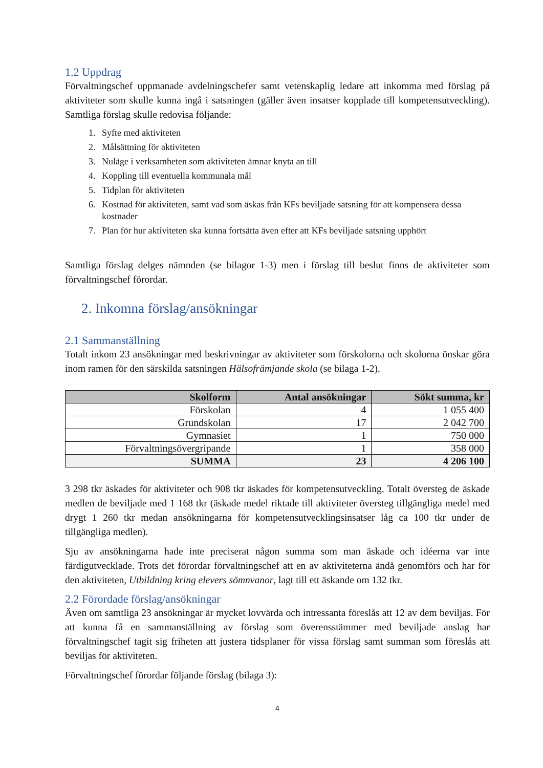1.2 Uppdrag
Förvaltningschef uppmanade avdelningschefer samt vetenskaplig ledare att inkomma med förslag på aktiviteter som skulle kunna ingå i satsningen (gäller även insatser kopplade till kompetensutveckling). Samtliga förslag skulle redovisa följande:
1. Syfte med aktiviteten
2. Målsättning för aktiviteten
3. Nuläge i verksamheten som aktiviteten ämnar knyta an till
4. Koppling till eventuella kommunala mål
5. Tidplan för aktiviteten
6. Kostnad för aktiviteten, samt vad som äskas från KFs beviljade satsning för att kompensera dessa kostnader
7. Plan för hur aktiviteten ska kunna fortsätta även efter att KFs beviljade satsning upphört
Samtliga förslag delges nämnden (se bilagor 1-3) men i förslag till beslut finns de aktiviteter som förvaltningschef förordar.
2. Inkomna förslag/ansökningar
2.1 Sammanställning
Totalt inkom 23 ansökningar med beskrivningar av aktiviteter som förskolorna och skolorna önskar göra inom ramen för den särskilda satsningen Hälsofrämjande skola (se bilaga 1-2).
| Skolform | Antal ansökningar | Sökt summa, kr |
| --- | --- | --- |
| Förskolan | 4 | 1 055 400 |
| Grundskolan | 17 | 2 042 700 |
| Gymnasiet | 1 | 750 000 |
| Förvaltningsövergripande | 1 | 358 000 |
| SUMMA | 23 | 4 206 100 |
3 298 tkr äskades för aktiviteter och 908 tkr äskades för kompetensutveckling. Totalt översteg de äskade medlen de beviljade med 1 168 tkr (äskade medel riktade till aktiviteter översteg tillgängliga medel med drygt 1 260 tkr medan ansökningarna för kompetensutvecklingsinsatser låg ca 100 tkr under de tillgängliga medlen).
Sju av ansökningarna hade inte preciserat någon summa som man äskade och idéerna var inte färdigutvecklade. Trots det förordar förvaltningschef att en av aktiviteterna ändå genomförs och har för den aktiviteten, Utbildning kring elevers sömnvanor, lagt till ett äskande om 132 tkr.
2.2 Förordade förslag/ansökningar
Även om samtliga 23 ansökningar är mycket lovvärda och intressanta föreslås att 12 av dem beviljas. För att kunna få en sammanställning av förslag som överensstämmer med beviljade anslag har förvaltningschef tagit sig friheten att justera tidsplaner för vissa förslag samt summan som föreslås att beviljas för aktiviteten.
Förvaltningschef förordar följande förslag (bilaga 3):
4